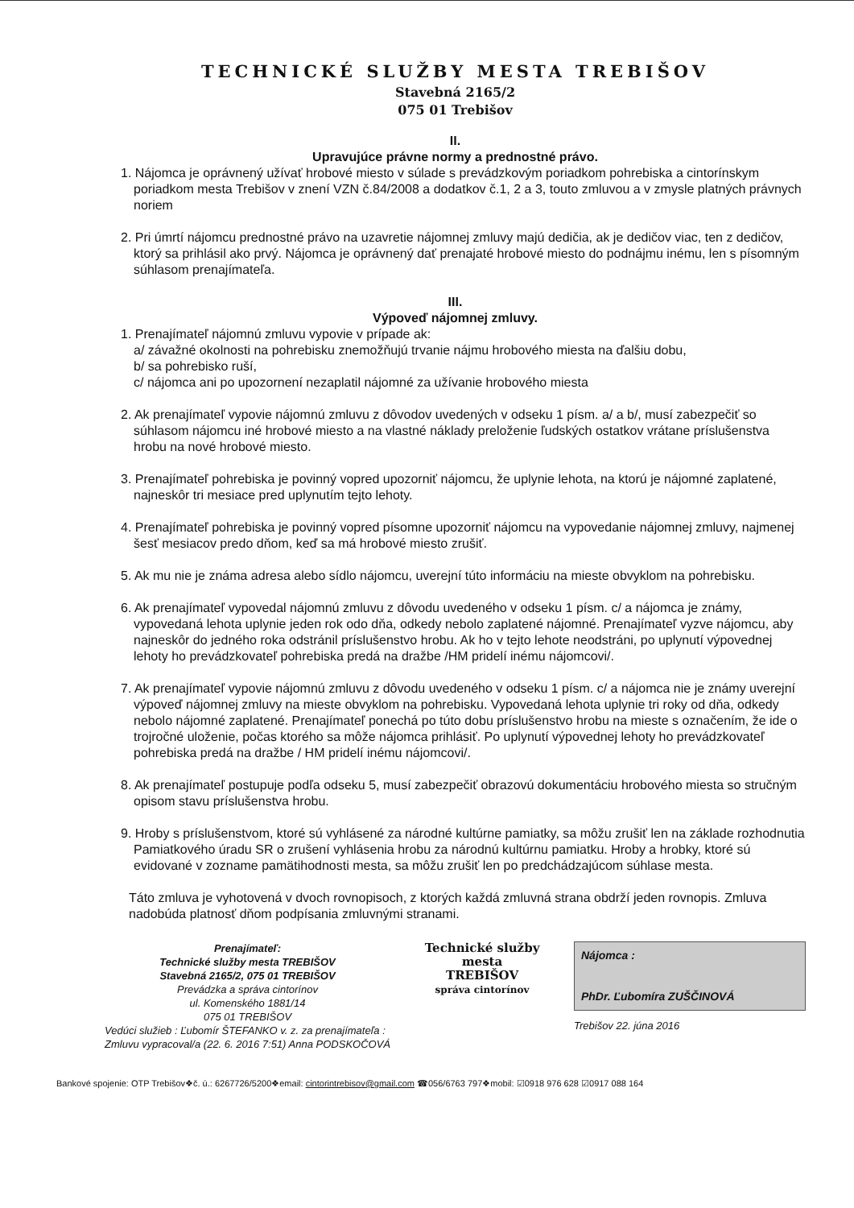TECHNICKÉ SLUŽBY MESTA TREBIŠOV
Stavebná 2165/2
075 01 Trebišov
II.
Upravujúce právne normy a prednostné právo.
1. Nájomca je oprávnený užívať hrobové miesto v súlade s prevádzkovým poriadkom pohrebiska a cintorínskym poriadkom mesta Trebišov v znení VZN č.84/2008 a dodatkov č.1, 2 a 3, touto zmluvou a v zmysle platných právnych noriem
2. Pri úmrtí nájomcu prednostné právo na uzavretie nájomnej zmluvy majú dedičia, ak je dedičov viac, ten z dedičov, ktorý sa prihlásil ako prvý. Nájomca je oprávnený dať prenajaté hrobové miesto do podnájmu inému, len s písomným súhlasom prenajímateľa.
III.
Výpoveď nájomnej zmluvy.
1. Prenajímateľ nájomnú zmluvu vypovie v prípade ak:
a/ závažné okolnosti na pohrebisku znemožňujú trvanie nájmu hrobového miesta na ďalšiu dobu,
b/ sa pohrebisko ruší,
c/ nájomca ani po upozornení nezaplatil nájomné za užívanie hrobového miesta
2. Ak prenajímateľ vypovie nájomnú zmluvu z dôvodov uvedených v odseku 1 písm. a/ a b/, musí zabezpečiť so súhlasom nájomcu iné hrobové miesto a na vlastné náklady preloženie ľudských ostatkov vrátane príslušenstva hrobu na nové hrobové miesto.
3. Prenajímateľ pohrebiska je povinný vopred upozorniť nájomcu, že uplynie lehota, na ktorú je nájomné zaplatené, najneskôr tri mesiace pred uplynutím tejto lehoty.
4. Prenajímateľ pohrebiska je povinný vopred písomne upozorniť nájomcu na vypovedanie nájomnej zmluvy, najmenej šesť mesiacov predo dňom, keď sa má hrobové miesto zrušiť.
5. Ak mu nie je známa adresa alebo sídlo nájomcu, uverejní túto informáciu na mieste obvyklom na pohrebisku.
6. Ak prenajímateľ vypovedal nájomnú zmluvu z dôvodu uvedeného v odseku 1 písm. c/ a nájomca je známy, vypovedaná lehota uplynie jeden rok odo dňa, odkedy nebolo zaplatené nájomné. Prenajímateľ vyzve nájomcu, aby najneskôr do jedného roka odstránil príslušenstvo hrobu. Ak ho v tejto lehote neodstráni, po uplynutí výpovednej lehoty ho prevádzkovateľ pohrebiska predá na dražbe /HM pridelí inému nájomcovi/.
7. Ak prenajímateľ vypovie nájomnú zmluvu z dôvodu uvedeného v odseku 1 písm. c/ a nájomca nie je známy uverejní výpoveď nájomnej zmluvy na mieste obvyklom na pohrebisku. Vypovedaná lehota uplynie tri roky od dňa, odkedy nebolo nájomné zaplatené. Prenajímateľ ponechá po túto dobu príslušenstvo hrobu na mieste s označením, že ide o trojročné uloženie, počas ktorého sa môže nájomca prihlásiť. Po uplynutí výpovednej lehoty ho prevádzkovateľ pohrebiska predá na dražbe / HM pridelí inému nájomcovi/.
8. Ak prenajímateľ postupuje podľa odseku 5, musí zabezpečiť obrazovú dokumentáciu hrobového miesta so stručným opisom stavu príslušenstva hrobu.
9. Hroby s príslušenstvom, ktoré sú vyhlásené za národné kultúrne pamiatky, sa môžu zrušiť len na základe rozhodnutia Pamiatkového úradu SR o zrušení vyhlásenia hrobu za národnú kultúrnu pamiatku. Hroby a hrobky, ktoré sú evidované v zozname pamätihodnosti mesta, sa môžu zrušiť len po predchádzajúcom súhlase mesta.
Táto zmluva je vyhotovená v dvoch rovnopisoch, z ktorých každá zmluvná strana obdrží jeden rovnopis. Zmluva nadobúda platnosť dňom podpísania zmluvnými stranami.
Prenajímateľ:
Technické služby mesta TREBIŠOV
Stavebná 2165/2, 075 01 TREBIŠOV
Prevádzka a správa cintorínov
ul. Komenského 1881/14
075 01 TREBIŠOV
Vedúci služieb : Ľubomír ŠTEFANKO v. z. za prenajímateľa :
Zmluvu vypracoval/a (22. 6. 2016 7:51) Anna PODSKOČOVÁ
Technické služby
mesta
TREBIŠOV
správa cintorínov
Nájomca :
PhDr. Ľubomíra ZUŠČINOVÁ
Trebišov 22. júna 2016
Bankové spojenie: OTP Trebišov❖č. ú.: 6267726/5200❖email: cintorintrebisov@gmail.com ☎056/6763 797❖mobil: ☑0918 976 628 ☑0917 088 164